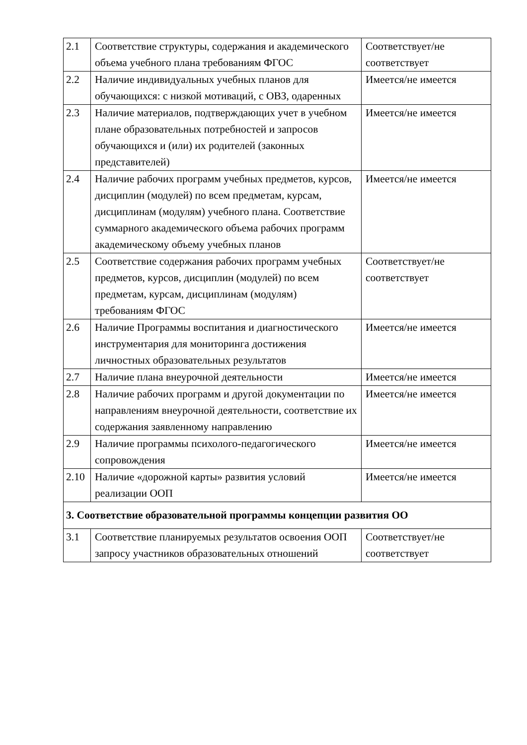| 2.1 | Соответствие структуры, содержания и академического объема учебного плана требованиям ФГОС | Соответствует/не соответствует |
| 2.2 | Наличие индивидуальных учебных планов для обучающихся: с низкой мотиваций, с ОВЗ, одаренных | Имеется/не имеется |
| 2.3 | Наличие материалов, подтверждающих учет в учебном плане образовательных потребностей и запросов обучающихся и (или) их родителей (законных представителей) | Имеется/не имеется |
| 2.4 | Наличие рабочих программ учебных предметов, курсов, дисциплин (модулей) по всем предметам, курсам, дисциплинам (модулям) учебного плана. Соответствие суммарного академического объема рабочих программ академическому объему учебных планов | Имеется/не имеется |
| 2.5 | Соответствие содержания рабочих программ учебных предметов, курсов, дисциплин (модулей) по всем предметам, курсам, дисциплинам (модулям) требованиям ФГОС | Соответствует/не соответствует |
| 2.6 | Наличие Программы воспитания и диагностического инструментария для мониторинга достижения личностных образовательных результатов | Имеется/не имеется |
| 2.7 | Наличие плана внеурочной деятельности | Имеется/не имеется |
| 2.8 | Наличие рабочих программ и другой документации по направлениям внеурочной деятельности, соответствие их содержания заявленному направлению | Имеется/не имеется |
| 2.9 | Наличие программы психолого-педагогического сопровождения | Имеется/не имеется |
| 2.10 | Наличие «дорожной карты» развития условий реализации ООП | Имеется/не имеется |
| 3. Соответствие образовательной программы концепции развития ОО | | |
| 3.1 | Соответствие планируемых результатов освоения ООП запросу участников образовательных отношений | Соответствует/не соответствует |